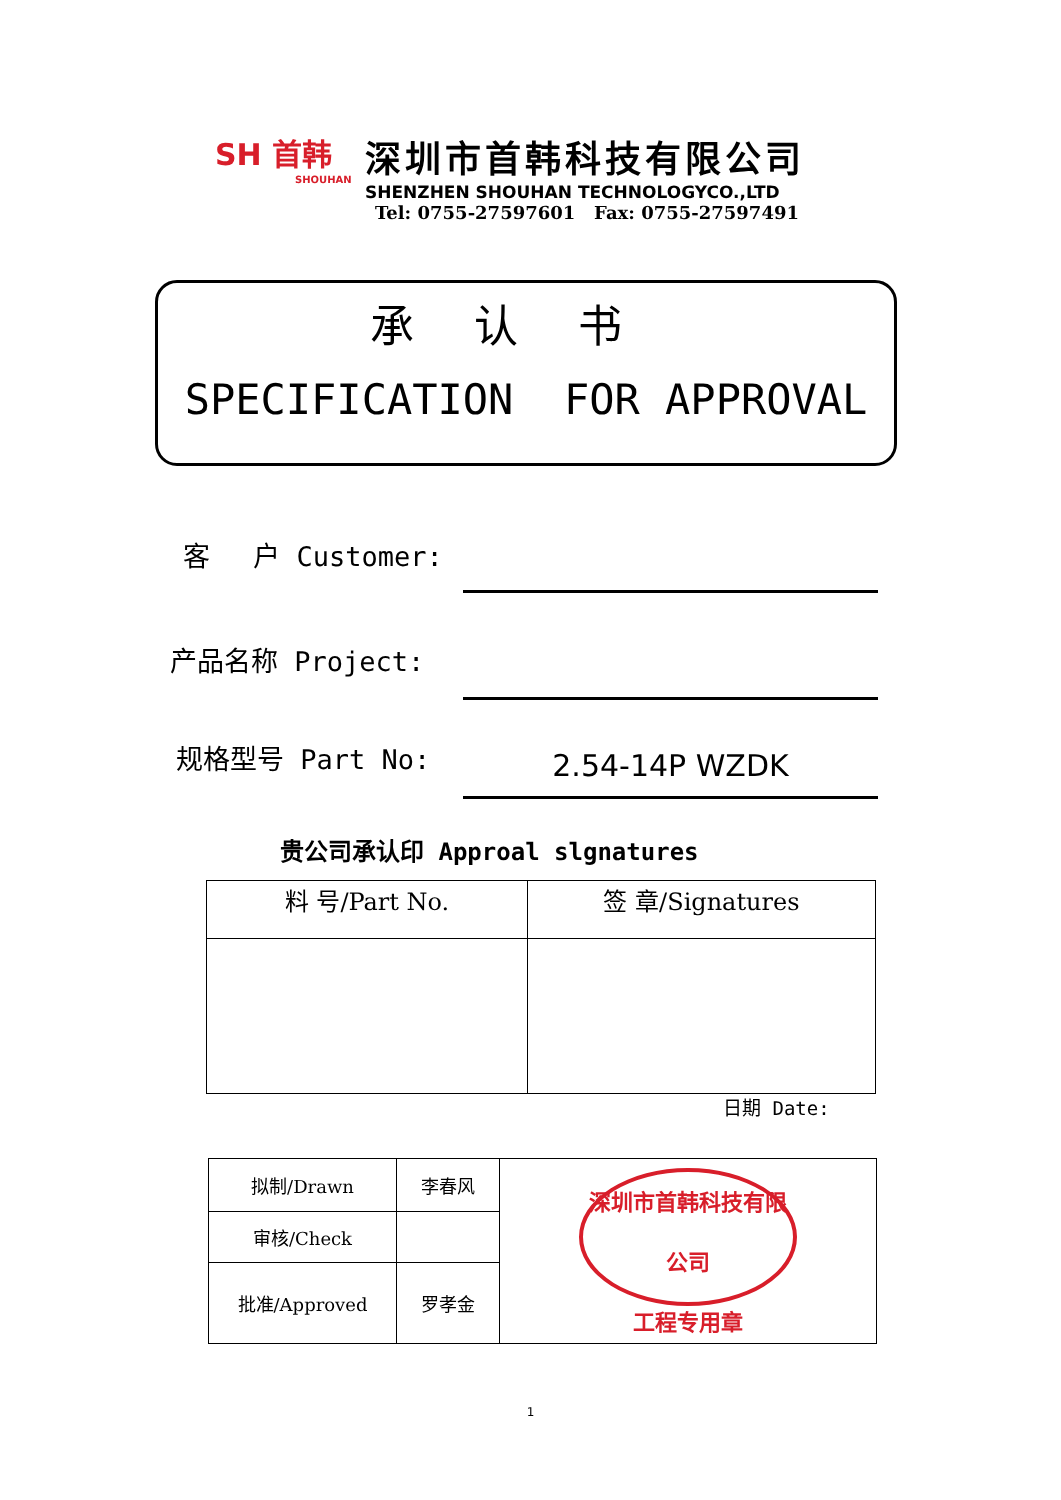SH 首韩
SHOUHAN
深圳市首韩科技有限公司
SHENZHEN SHOUHAN TECHNOLOGYCO.,LTD
Tel: 0755-27597601 Fax: 0755-27597491
承认书
SPECIFICATION FOR APPROVAL
客　 户 Customer:
产品名称 Project:
规格型号 Part No: 2.54-14P WZDK
贵公司承认印 Approal slgnatures
| 料 号/Part No. | 签 章/Signatures |
日期 Date:
| 拟制/Drawn | 李春风 | 深圳市首韩科技有限公司 工程专用章 |
| 审核/Check | | |
| 批准/Approved | 罗孝金 | |
1